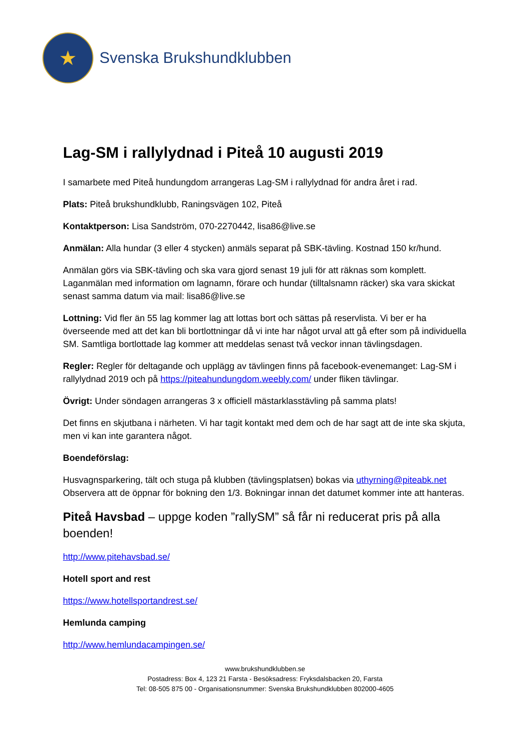★
Svenska Brukshundklubben
Lag-SM i rallylydnad i Piteå 10 augusti 2019
I samarbete med Piteå hundungdom arrangeras Lag-SM i rallylydnad för andra året i rad.
Plats: Piteå brukshundklubb, Raningsvägen 102, Piteå
Kontaktperson: Lisa Sandström, 070-2270442, lisa86@live.se
Anmälan: Alla hundar (3 eller 4 stycken) anmäls separat på SBK-tävling. Kostnad 150 kr/hund.
Anmälan görs via SBK-tävling och ska vara gjord senast 19 juli för att räknas som komplett. Laganmälan med information om lagnamn, förare och hundar (tilltalsnamn räcker) ska vara skickat senast samma datum via mail: lisa86@live.se
Lottning: Vid fler än 55 lag kommer lag att lottas bort och sättas på reservlista. Vi ber er ha överseende med att det kan bli bortlottningar då vi inte har något urval att gå efter som på individuella SM. Samtliga bortlottade lag kommer att meddelas senast två veckor innan tävlingsdagen.
Regler: Regler för deltagande och upplägg av tävlingen finns på facebook-evenemanget: Lag-SM i rallylydnad 2019 och på https://piteahundungdom.weebly.com/ under fliken tävlingar.
Övrigt: Under söndagen arrangeras 3 x officiell mästarklasstävling på samma plats!
Det finns en skjutbana i närheten. Vi har tagit kontakt med dem och de har sagt att de inte ska skjuta, men vi kan inte garantera något.
Boendeförslag:
Husvagnsparkering, tält och stuga på klubben (tävlingsplatsen) bokas via uthyrning@piteabk.net Observera att de öppnar för bokning den 1/3. Bokningar innan det datumet kommer inte att hanteras.
Piteå Havsbad – uppge koden ”rallySM” så får ni reducerat pris på alla boenden!
http://www.pitehavsbad.se/
Hotell sport and rest
https://www.hotellsportandrest.se/
Hemlunda camping
http://www.hemlundacampingen.se/
www.brukshundklubben.se
Postadress: Box 4, 123 21 Farsta - Besöksadress: Fryksdalsbacken 20, Farsta
Tel: 08-505 875 00 - Organisationsnummer: Svenska Brukshundklubben 802000-4605